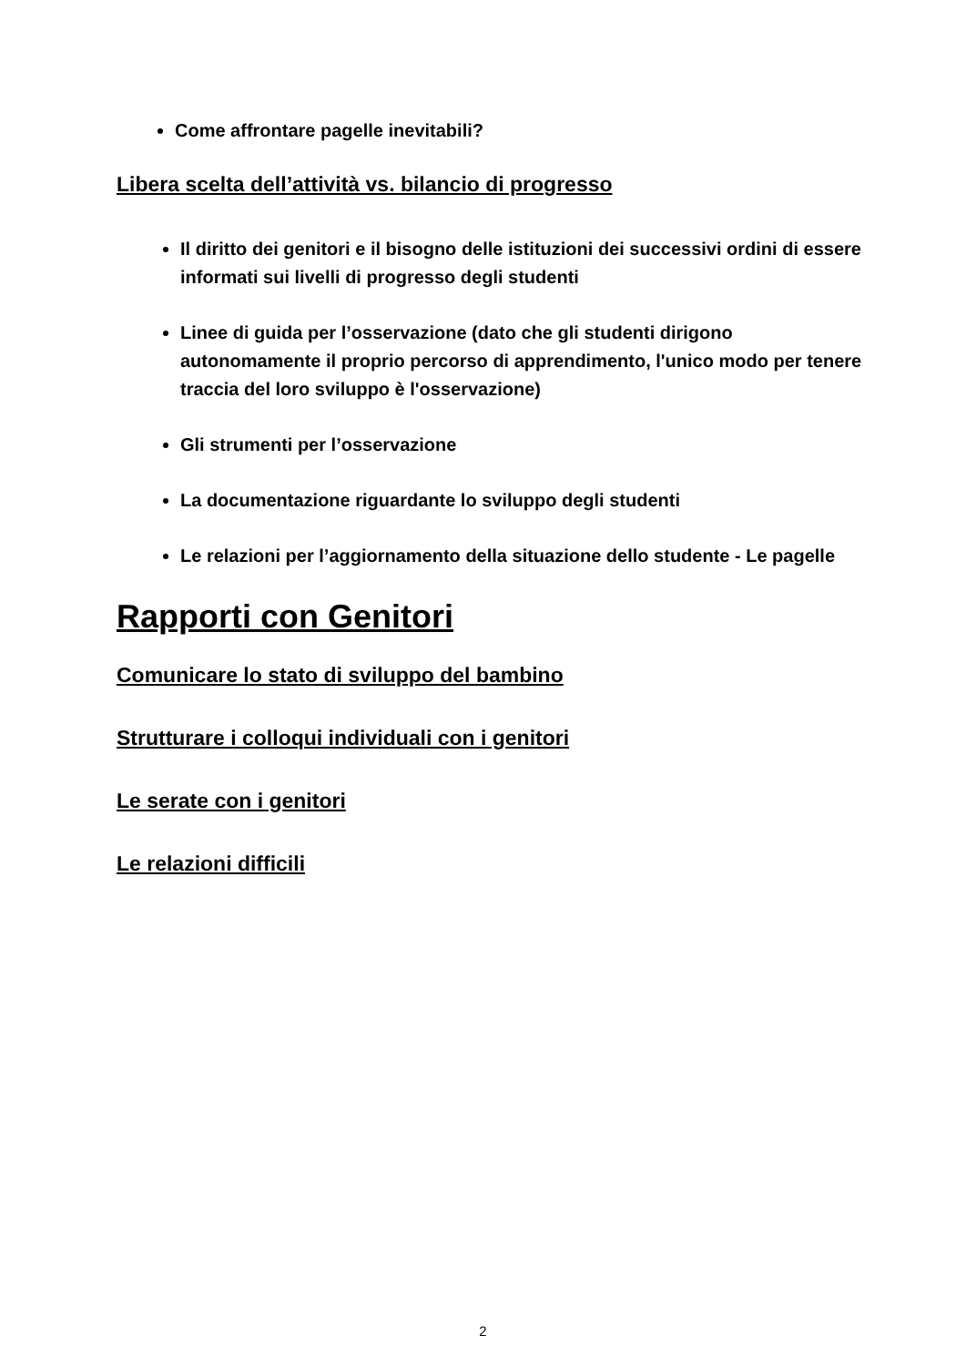Come affrontare pagelle inevitabili?
Libera scelta dell’attività vs. bilancio di progresso
Il diritto dei genitori e il bisogno delle istituzioni dei successivi ordini di essere informati sui livelli di progresso degli studenti
Linee di guida per l’osservazione (dato che gli studenti dirigono autonomamente il proprio percorso di apprendimento, l'unico modo per tenere traccia del loro sviluppo è l'osservazione)
Gli strumenti per l’osservazione
La documentazione riguardante lo sviluppo degli studenti
Le relazioni per l’aggiornamento della situazione dello studente - Le pagelle
Rapporti con Genitori
Comunicare lo stato di sviluppo del bambino
Strutturare i colloqui individuali con i genitori
Le serate con i genitori
Le relazioni difficili
2